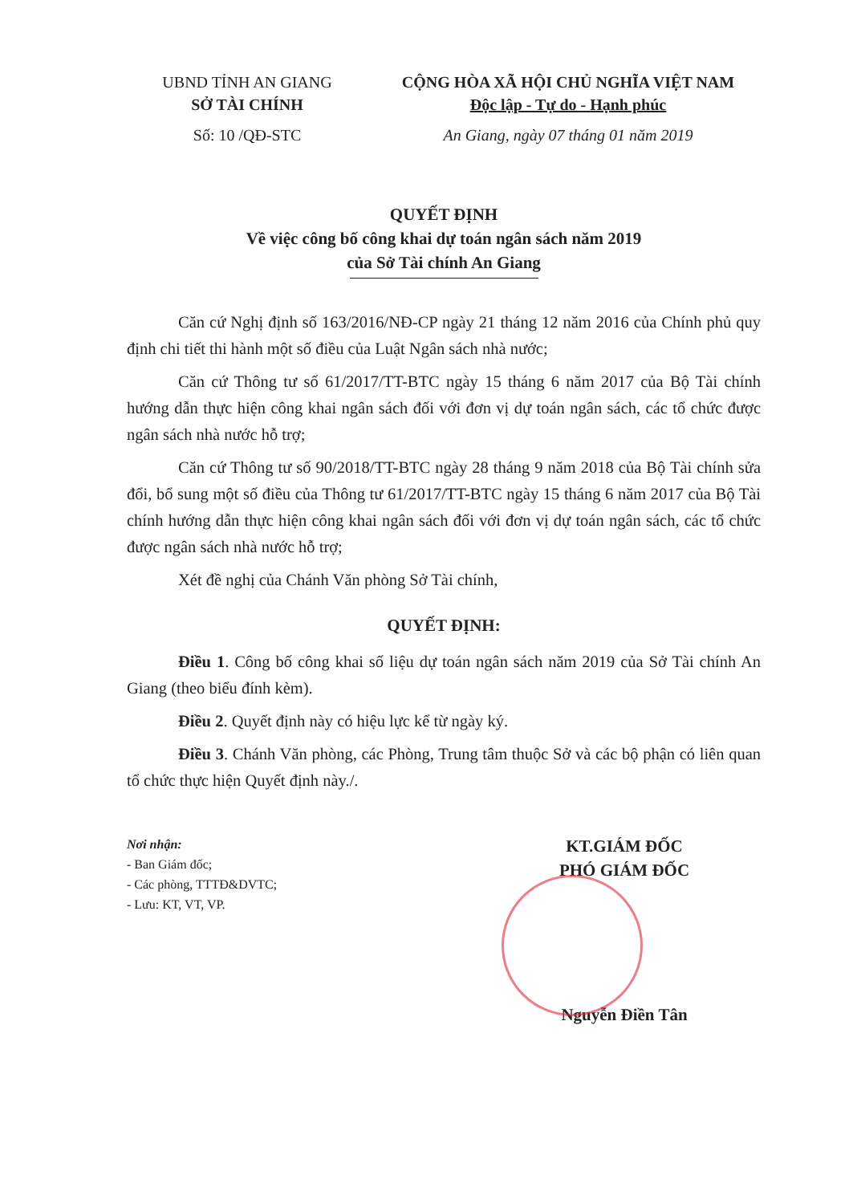UBND TỈNH AN GIANG
SỞ TÀI CHÍNH
Số: 10 /QĐ-STC
CỘNG HÒA XÃ HỘI CHỦ NGHĨA VIỆT NAM
Độc lập - Tự do - Hạnh phúc
An Giang, ngày 07 tháng 01 năm 2019
QUYẾT ĐỊNH
Về việc công bố công khai dự toán ngân sách năm 2019
của Sở Tài chính An Giang
Căn cứ Nghị định số 163/2016/NĐ-CP ngày 21 tháng 12 năm 2016 của Chính phủ quy định chi tiết thi hành một số điều của Luật Ngân sách nhà nước;
Căn cứ Thông tư số 61/2017/TT-BTC ngày 15 tháng 6 năm 2017 của Bộ Tài chính hướng dẫn thực hiện công khai ngân sách đối với đơn vị dự toán ngân sách, các tổ chức được ngân sách nhà nước hỗ trợ;
Căn cứ Thông tư số 90/2018/TT-BTC ngày 28 tháng 9 năm 2018 của Bộ Tài chính sửa đổi, bổ sung một số điều của Thông tư 61/2017/TT-BTC ngày 15 tháng 6 năm 2017 của Bộ Tài chính hướng dẫn thực hiện công khai ngân sách đối với đơn vị dự toán ngân sách, các tổ chức được ngân sách nhà nước hỗ trợ;
Xét đề nghị của Chánh Văn phòng Sở Tài chính,
QUYẾT ĐỊNH:
Điều 1. Công bố công khai số liệu dự toán ngân sách năm 2019 của Sở Tài chính An Giang (theo biểu đính kèm).
Điều 2. Quyết định này có hiệu lực kể từ ngày ký.
Điều 3. Chánh Văn phòng, các Phòng, Trung tâm thuộc Sở và các bộ phận có liên quan tổ chức thực hiện Quyết định này./.
Nơi nhận:
- Ban Giám đốc;
- Các phòng, TTTĐ&DVTC;
- Lưu: KT, VT, VP.
KT.GIÁM ĐỐC
PHÓ GIÁM ĐỐC
Nguyễn Điền Tân